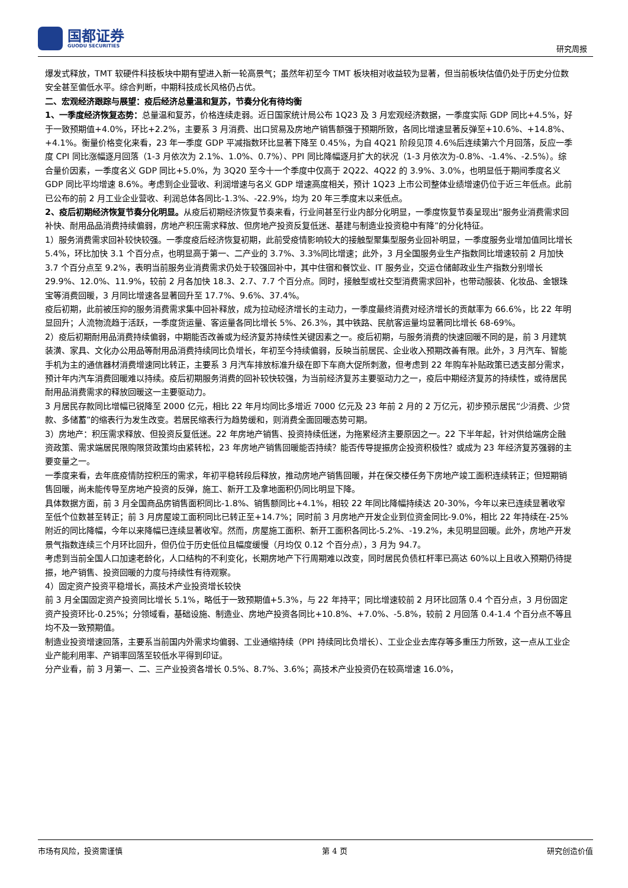国都证券
GUODU SECURITIES
研究周报
爆发式释放，TMT 软硬件科技板块中期有望进入新一轮高景气；虽然年初至今 TMT 板块相对收益较为显著，但当前板块估值仍处于历史分位数安全甚至偏低水平。综合判断，中期科技成长风格仍占优。
二、宏观经济跟踪与展望：疫后经济总量温和复苏，节奏分化有待均衡
1、一季度经济恢复态势：总量温和复苏，价格连续走弱。近日国家统计局公布 1Q23 及 3 月宏观经济数据，一季度实际 GDP 同比+4.5%，好于一致预期值+4.0%，环比+2.2%，主要系 3 月消费、出口贸易及房地产销售额强于预期所致，各同比增速显著反弹至+10.6%、+14.8%、+4.1%。衡量价格变化来看，23 年一季度 GDP 平减指数环比显著下降至 0.45%，为自 4Q21 阶段见顶 4.6%后连续第六个月回落，反应一季度 CPI 同比涨幅逐月回落（1-3 月依次为 2.1%、1.0%、0.7%）、PPI 同比降幅逐月扩大的状况（1-3 月依次为-0.8%、-1.4%、-2.5%）。综合量价因素，一季度名义 GDP 同比+5.0%，为 3Q20 至今十一个季度中仅高于 2Q22、4Q22 的 3.9%、3.0%，也明显低于期间季度名义 GDP 同比平均增速 8.6%。考虑到企业营收、利润增速与名义 GDP 增速高度相关，预计 1Q23 上市公司整体业绩增速仍位于近三年低点。此前已公布的前 2 月工业企业营收、利润总体各同比-1.3%、-22.9%，均为 20 年三季度末以来低点。
2、疫后初期经济恢复节奏分化明显。从疫后初期经济恢复节奏来看，行业间甚至行业内部分化明显，一季度恢复节奏呈现出“服务业消费需求回补快、耐用品品消费持续偏弱，房地产积压需求释放、但房地产投资反复低迷、基建与制造业投资稳中有降”的分化特征。
1）服务消费需求回补较快较强。一季度疫后经济恢复初期，此前受疫情影响较大的接触型聚集型服务业回补明显，一季度服务业增加值同比增长 5.4%，环比加快 3.1 个百分点，也明显高于第一、二产业的 3.7%、3.3%同比增速；此外，3 月全国服务业生产指数同比增速较前 2 月加快 3.7 个百分点至 9.2%，表明当前服务业消费需求仍处于较强回补中，其中住宿和餐饮业、IT 服务业，交运仓储邮政业生产指数分别增长 29.9%、12.0%、11.9%，较前 2 月各加快 18.3、2.7、7.7 个百分点。同时，接触型或社交型消费需求回补，也带动服装、化妆品、金银珠宝等消费回暖，3 月同比增速各显著回升至 17.7%、9.6%、37.4%。
疫后初期，此前被压抑的服务消费需求集中回补释放，成为拉动经济增长的主动力，一季度最终消费对经济增长的贡献率为 66.6%，比 22 年明显回升；人流物流趋于活跃，一季度货运量、客运量各同比增长 5%、26.3%，其中铁路、民航客运量均显著同比增长 68-69%。
2）疫后初期耐用品消费持续偏弱，中期能否改善或为经济复苏持续性关键因素之一。疫后初期，与服务消费的快速回暖不同的是，前 3 月建筑装潢、家具、文化办公用品等耐用品消费持续同比负增长，年初至今持续偏弱，反映当前居民、企业收入预期改善有限。此外，3 月汽车、智能手机为主的通信器材消费增速同比转正，主要系 3 月汽车排放标准升级在即下车商大促所刺激，但考虑到 22 年购车补贴政策已透支部分需求，预计年内汽车消费回暖难以持续。疫后初期服务消费的回补较快较强，为当前经济复苏主要驱动力之一，疫后中期经济复苏的持续性，或待居民耐用品消费需求的释放回暖这一主要驱动力。
3 月居民存款同比增幅已锐降至 2000 亿元，相比 22 年月均同比多增近 7000 亿元及 23 年前 2 月的 2 万亿元，初步预示居民“少消费、少贷款、多储蓄”的缩表行为发生改变。若居民缩表行为趋势缓和，则消费全面回暖态势可期。
3）房地产：积压需求释放、但投资反复低迷。22 年房地产销售、投资持续低迷，为拖累经济主要原因之一。22 下半年起，针对供给端房企融资政策、需求端居民限购限贷政策均由紧转松，23 年房地产销售回暖能否持续？能否传导提振房企投资积极性？或成为 23 年经济复苏强弱的主要变量之一。
一季度来看，去年底疫情防控积压的需求，年初平稳转段后释放，推动房地产销售回暖，并在保交楼任务下房地产竣工面积连续转正；但短期销售回暖，尚未能传导至房地产投资的反弹，施工、新开工及拿地面积仍同比明显下降。
具体数据方面，前 3 月全国商品房销售面积同比-1.8%、销售额同比+4.1%，相较 22 年同比降幅持续达 20-30%，今年以来已连续显著收窄至低个位数甚至转正；前 3 月房屋竣工面积同比已转正至+14.7%；同时前 3 月房地产开发企业到位资金同比-9.0%，相比 22 年持续在-25%附近的同比降幅，今年以来降幅已连续显著收窄。然而，房屋施工面积、新开工面积各同比-5.2%、-19.2%，未见明显回暖。此外，房地产开发景气指数连续三个月环比回升，但仍位于历史低位且幅度缓慢（月均仅 0.12 个百分点），3 月为 94.7。
考虑到当前全国人口加速老龄化，人口结构的不利变化，长期房地产下行周期难以改变，同时居民负债杠杆率已高达 60%以上且收入预期仍待提振，地产销售、投资回暖的力度与持续性有待观察。
4）固定资产投资平稳增长，高技术产业投资增长较快
前 3 月全国固定资产投资同比增长 5.1%，略低于一致预期值+5.3%，与 22 年持平；同比增速较前 2 月环比回落 0.4 个百分点，3 月份固定资产投资环比-0.25%；分领域看，基础设施、制造业、房地产投资各同比+10.8%、+7.0%、-5.8%，较前 2 月回落 0.4-1.4 个百分点不等且均不及一致预期值。
制造业投资增速回落，主要系当前国内外需求均偏弱、工业通缩持续（PPI 持续同比负增长）、工业企业去库存等多重压力所致，这一点从工业企业产能利用率、产销率回落至较低水平得到印证。
分产业看，前 3 月第一、二、三产业投资各增长 0.5%、8.7%、3.6%；高技术产业投资仍在较高增速 16.0%，
市场有风险，投资需谨慎 第 4 页 研究创造价值